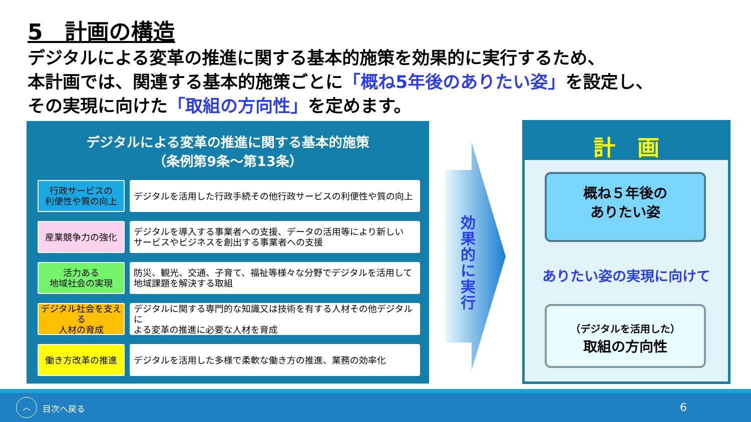5　計画の構造
デジタルによる変革の推進に関する基本的施策を効果的に実行するため、
本計画では、関連する基本的施策ごとに「概ね5年後のありたい姿」を設定し、
その実現に向けた「取組の方向性」を定めます。
デジタルによる変革の推進に関する基本的施策
（条例第9条～第13条）
行政サービスの
利便性や質の向上
デジタルを活用した行政手続その他行政サービスの利便性や質の向上
産業競争力の強化 デジタルを導入する事業者への支援、データの活用等により新しい
サービスやビジネスを創出する事業者への支援
活力ある
地域社会の実現
防災、観光、交通、子育て、福祉等様々な分野でデジタルを活用して
地域課題を解決する取組
デジタル社会を支える
人材の育成
デジタルに関する専門的な知識又は技術を有する人材その他デジタルに
よる変革の推進に必要な人材を育成
働き方改革の推進 デジタルを活用した多様で柔軟な働き方の推進、業務の効率化
効果的に実行
計　画
概ね５年後の
ありたい姿
ありたい姿の実現に向けて
（デジタルを活用した）
取組の方向性
︿
目次へ戻る 6